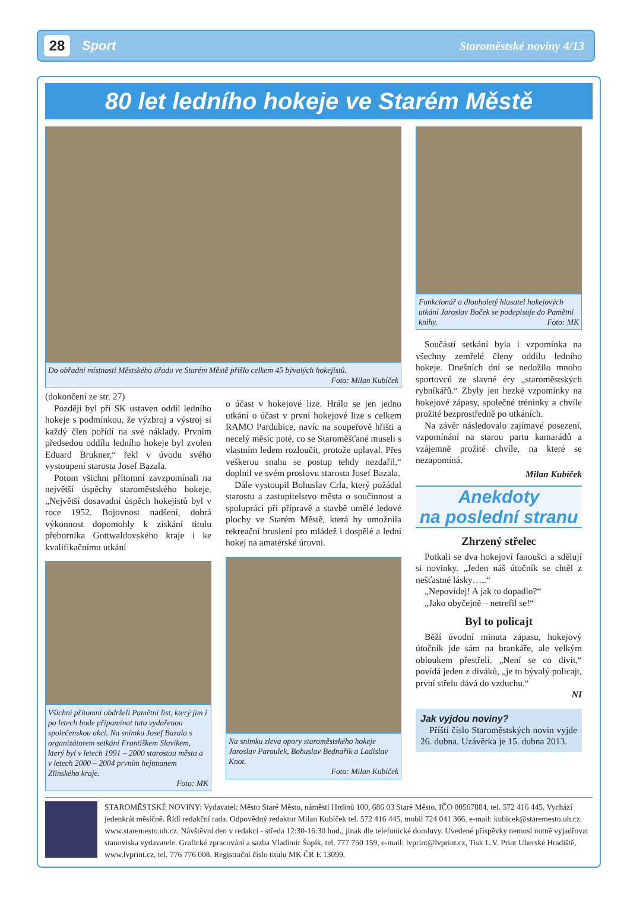28
Sport Staroměstské noviny 4/13
80 let ledního hokeje ve Starém Městě
Do obřadní místnosti Městského úřadu ve Starém Městě přišlo celkem 45 bývalých hokejistů.
Foto: Milan Kubíček
(dokončení ze str. 27)
Později byl při SK ustaven oddíl ledního hokeje s podmínkou, že výzbroj a výstroj si každý člen pořídí na své náklady. Prvním předsedou oddílu ledního hokeje byl zvolen Eduard Brukner,“ řekl v úvodu svého vystoupení starosta Josef Bazala.
Potom všichni přítomní zavzpomínali na největší úspěchy staroměstského hokeje. „Největší dosavadní úspěch hokejistů byl v roce 1952. Bojovnost nadšení, dobrá výkonnost dopomohly k získání titulu přeborníka Gottwaldovského kraje i ke kvalifikačnímu utkání
Všichni přítomní obdrželi Pamětní list, který jim i po letech bude připomínat tuto vydařenou společenskou akci. Na snímku Josef Bazala s organizátorem setkání Františkem Slavíkem, který byl v letech 1991 – 2000 starostou města a v letech 2000 – 2004 prvním hejtmanem Zlínského kraje.
Foto: MK
o účast v hokejové lize. Hrálo se jen jedno utkání o účast v první hokejové lize s celkem RAMO Pardubice, navíc na soupeřově hřišti a necelý měsíc poté, co se Staroměšťané museli s vlastním ledem rozloučit, protože uplaval. Přes veškerou snahu se postup tehdy nezdařil,“ doplnil ve svém proslovu starosta Josef Bazala.
Dále vystoupil Bohuslav Crla, který požádal starostu a zastupitelstvo města o součinnost a spolupráci při přípravě a stavbě umělé ledové plochy ve Starém Městě, která by umožnila rekreační bruslení pro mládež i dospělé a lední hokej na amatérské úrovni.
Na snímku zleva opory staroměstského hokeje Jaroslav Paroulek, Bohuslav Bednařík a Ladislav Knot.
Foto: Milan Kubíček
Funkcionář a dlouholetý hlasatel hokejových utkání Jaroslav Boček se podepisuje do Pamětní knihy. Foto: MK
Součástí setkání byla i vzpomínka na všechny zemřelé členy oddílu ledního hokeje. Dnešních dní se nedožilo mnoho sportovců ze slavné éry „staroměstských rybníkářů.“ Zbyly jen hezké vzpomínky na hokejové zápasy, společné tréninky a chvíle prožité bezprostředně po utkáních.
Na závěr následovalo zajímavé posezení, vzpomínání na starou partu kamarádů a vzájemně prožité chvíle, na které se nezapomíná.
Milan Kubíček
Anekdoty
na poslední stranu
Zhrzený střelec
Potkali se dva hokejoví fanoušci a sdělují si novinky. „Jeden náš útočník se chtěl z nešťastné lásky…..“
„Nepovídej! A jak to dopadlo?“
„Jako obyčejně – netrefil se!“
Byl to policajt
Běží úvodní minuta zápasu, hokejový útočník jde sám na brankáře, ale velkým obloukem přestřelí. „Není se co divit,“ povídá jeden z diváků, „je to bývalý policajt, první střelu dává do vzduchu.“
NI
Jak vyjdou noviny?
Příští číslo Staroměstských novin vyjde 26. dubna. Uzávěrka je 15. dubna 2013.
STAROMĚSTSKÉ NOVINY: Vydavatel: Město Staré Město, náměstí Hrdinů 100, 686 03 Staré Město, IČO 00567884, tel. 572 416 445. Vychází jedenkrát měsíčně. Řídí redakční rada. Odpovědný redaktor Milan Kubíček tel. 572 416 445, mobil 724 041 366, e-mail: kubicek@staremesto.uh.cz. www.staremesto.uh.cz. Návštěvní den v redakci - středa 12:30-16:30 hod., jinak dle telefonické domluvy. Uvedené příspěvky nemusí nutně vyjadřovat stanoviska vydavatele. Grafické zpracování a sazba Vladimír Šopík, tel. 777 750 159, e-mail: lvprint@lvprint.cz, Tisk L.V. Print Uherské Hradiště, www.lvprint.cz, tel. 776 776 008. Registrační číslo titulu MK ČR E 13099.